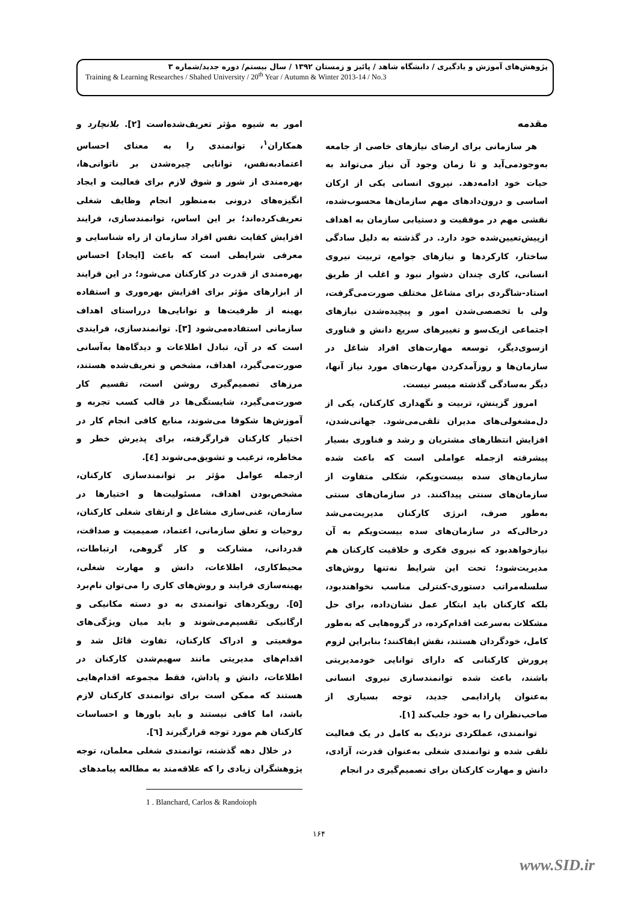پژوهش‌های آموزش و یادگیری / دانشگاه شاهد / پائیز و زمستان ۱۳۹۲ / سال بیستم/ دوره جدید/شماره ۳
Training & Learning Researches / Shahed University / 20<sup>th</sup> Year / Autumn & Winter 2013-14 / No.3
مقدمه
هر سازمانی برای ارضای نیازهای خاصی از جامعه به‌وجودمی‌آید و تا زمان وجود آن نیاز می‌تواند به حیات خود ادامه‌دهد. نیروی انسانی یکی از ارکان اساسی و درون‌دادهای مهم سازمان‌ها محسوب‌شده، نقشی مهم در موفقیت و دستیابی سازمان به اهداف ازپیش‌تعیین‌شده خود دارد. در گذشته به دلیل سادگی ساختار، کارکردها و نیازهای جوامع، تربیت نیروی انسانی، کاری چندان دشوار نبود و اغلب از طریق استاد-شاگردی برای مشاغل مختلف صورت‌می‌گرفت، ولی با تخصصی‌شدن امور و پیچیده‌شدن نیازهای اجتماعی ازیک‌سو و تغییرهای سریع دانش و فناوری ازسوی‌دیگر، توسعه مهارت‌های افراد شاغل در سازمان‌ها و روزآمدکردن مهارت‌های مورد نیاز آنها، دیگر به‌سادگی گذشته میسر نیست.
امروز گزینش، تربیت و نگهداری کارکنان، یکی از دل‌مشغولی‌های مدیران تلقی‌می‌شود. جهانی‌شدن، افزایش انتظارهای مشتریان و رشد و فناوری بسیار پیشرفته ازجمله عواملی است که باعث شده سازمان‌های سده بیست‌ویکم، شکلی متفاوت از سازمان‌های سنتی پیداکنند. در سازمان‌های سنتی به‌طور صرف، انرژی کارکنان مدیریت‌می‌شد درحالی‌که در سازمان‌های سده بیست‌ویکم به آن نیازخواهدبود که نیروی فکری و خلاقیت کارکنان هم مدیریت‌شود؛ تحت این شرایط نه‌تنها روش‌های سلسله‌مراتب دستوری-کنترلی مناسب نخواهندبود، بلکه کارکنان باید ابتکار عمل نشان‌داده، برای حل مشکلات به‌سرعت اقدام‌کرده، در گروه‌هایی که به‌طور کامل، خودگردان هستند، نقش ایفاکنند؛ بنابراین لزوم پرورش کارکنانی که دارای توانایی خودمدیریتی باشند، باعث شده توانمندسازی نیروی انسانی به‌عنوان پارادایمی جدید، توجه بسیاری از صاحب‌نظران را به خود جلب‌کند [۱].
توانمندی، عملکردی نزدیک به کامل در یک فعالیت تلقی شده و توانمندی شغلی به‌عنوان قدرت، آزادی، دانش و مهارت کارکنان برای تصمیم‌گیری در انجام
امور به شیوه مؤثر تعریف‌شده‌است [۲]. بلانچارد و همکاران<sup>۱</sup>، توانمندی را به معنای احساس اعتمادبه‌نفس، توانایی چیره‌شدن بر ناتوانی‌ها، بهره‌مندی از شور و شوق لازم برای فعالیت و ایجاد انگیزه‌های درونی به‌منظور انجام وظایف شغلی تعریف‌کرده‌اند؛ بر این اساس، توانمندسازی، فرایند افزایش کفایت نفس افراد سازمان از راه شناسایی و معرفی شرایطی است که باعث [ایجاد] احساس بهره‌مندی از قدرت در کارکنان می‌شود؛ در این فرایند از ابزارهای مؤثر برای افزایش بهره‌وری و استفاده بهینه از ظرفیت‌ها و توانایی‌ها درراستای اهداف سازمانی استفاده‌می‌شود [۳]. توانمندسازی، فرایندی است که در آن، تبادل اطلاعات و دیدگاه‌ها به‌آسانی صورت‌می‌گیرد، اهداف، مشخص و تعریف‌شده هستند، مرزهای تصمیم‌گیری روشن است، تقسیم کار صورت‌می‌گیرد، شایستگی‌ها در قالب کسب تجربه و آموزش‌ها شکوفا می‌شوند، منابع کافی انجام کار در اختیار کارکنان قرارگرفته، برای پذیرش خطر و مخاطره، ترغیب و تشویق‌می‌شوند [٤].
ازجمله عوامل مؤثر بر توانمندسازی کارکنان، مشخص‌بودن اهداف، مسئولیت‌ها و اختیارها در سازمان، غنی‌سازی مشاغل و ارتقای شغلی کارکنان، روحیات و تعلق سازمانی، اعتماد، صمیمیت و صداقت، قدردانی، مشارکت و کار گروهی، ارتباطات، محیط‌کاری، اطلاعات، دانش و مهارت شغلی، بهینه‌سازی فرایند و روش‌های کاری را می‌توان نام‌برد [۵]. رویکردهای توانمندی به دو دسته مکانیکی و ارگانیکی تقسیم‌می‌شوند و باید میان ویژگی‌های موقعیتی و ادراک کارکنان، تفاوت قائل شد و اقدام‌های مدیریتی مانند سهیم‌شدن کارکنان در اطلاعات، دانش و پاداش، فقط مجموعه اقدام‌هایی هستند که ممکن است برای توانمندی کارکنان لازم باشد، اما کافی نیستند و باید باورها و احساسات کارکنان هم مورد توجه قرارگیرند [٦].
در خلال دهه گذشته، توانمندی شغلی معلمان، توجه پژوهشگران زیادی را که علاقه‌مند به مطالعه پیامدهای
1 . Blanchard, Carlos & Randoioph
۱۶۴
www.SID.ir